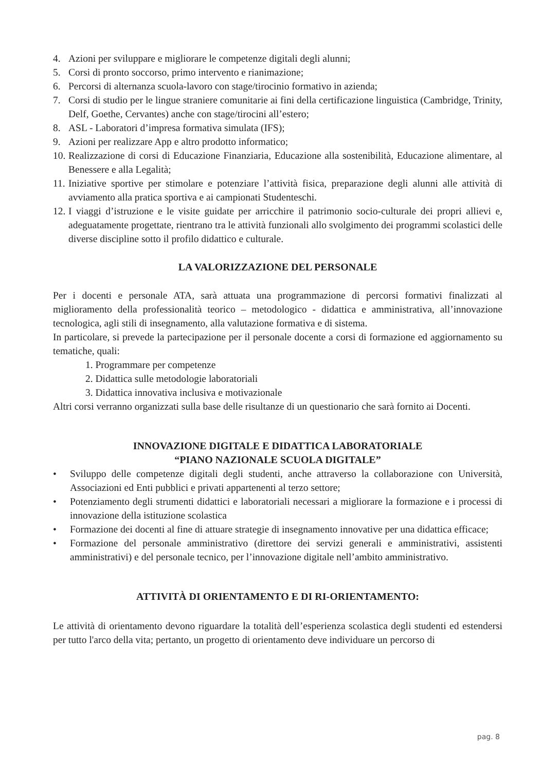4. Azioni per sviluppare e migliorare le competenze digitali degli alunni;
5. Corsi di pronto soccorso, primo intervento e rianimazione;
6. Percorsi di alternanza scuola-lavoro con stage/tirocinio formativo in azienda;
7. Corsi di studio per le lingue straniere comunitarie ai fini della certificazione linguistica (Cambridge, Trinity, Delf, Goethe, Cervantes) anche con stage/tirocini all’estero;
8. ASL - Laboratori d’impresa formativa simulata (IFS);
9. Azioni per realizzare App e altro prodotto informatico;
10. Realizzazione di corsi di Educazione Finanziaria, Educazione alla sostenibilità, Educazione alimentare, al Benessere e alla Legalità;
11. Iniziative sportive per stimolare e potenziare l’attività fisica, preparazione degli alunni alle attività di avviamento alla pratica sportiva e ai campionati Studenteschi.
12. I viaggi d’istruzione e le visite guidate per arricchire il patrimonio socio-culturale dei propri allievi e, adeguatamente progettate, rientrano tra le attività funzionali allo svolgimento dei programmi scolastici delle diverse discipline sotto il profilo didattico e culturale.
LA VALORIZZAZIONE DEL PERSONALE
Per i docenti e personale ATA, sarà attuata una programmazione di percorsi formativi finalizzati al miglioramento della professionalità teorico – metodologico - didattica e amministrativa, all’innovazione tecnologica, agli stili di insegnamento, alla valutazione formativa e di sistema.
In particolare, si prevede la partecipazione per il personale docente a corsi di formazione ed aggiornamento su tematiche, quali:
1. Programmare per competenze
2. Didattica sulle metodologie laboratoriali
3. Didattica innovativa inclusiva e motivazionale
Altri corsi verranno organizzati sulla base delle risultanze di un questionario che sarà fornito ai Docenti.
INNOVAZIONE DIGITALE E DIDATTICA LABORATORIALE
“PIANO NAZIONALE SCUOLA DIGITALE”
• Sviluppo delle competenze digitali degli studenti, anche attraverso la collaborazione con Università, Associazioni ed Enti pubblici e privati appartenenti al terzo settore;
• Potenziamento degli strumenti didattici e laboratoriali necessari a migliorare la formazione e i processi di innovazione della istituzione scolastica
• Formazione dei docenti al fine di attuare strategie di insegnamento innovative per una didattica efficace;
• Formazione del personale amministrativo (direttore dei servizi generali e amministrativi, assistenti amministrativi) e del personale tecnico, per l’innovazione digitale nell’ambito amministrativo.
ATTIVITÀ DI ORIENTAMENTO E DI RI-ORIENTAMENTO:
Le attività di orientamento devono riguardare la totalità dell’esperienza scolastica degli studenti ed estendersi per tutto l'arco della vita; pertanto, un progetto di orientamento deve individuare un percorso di
pag. 8